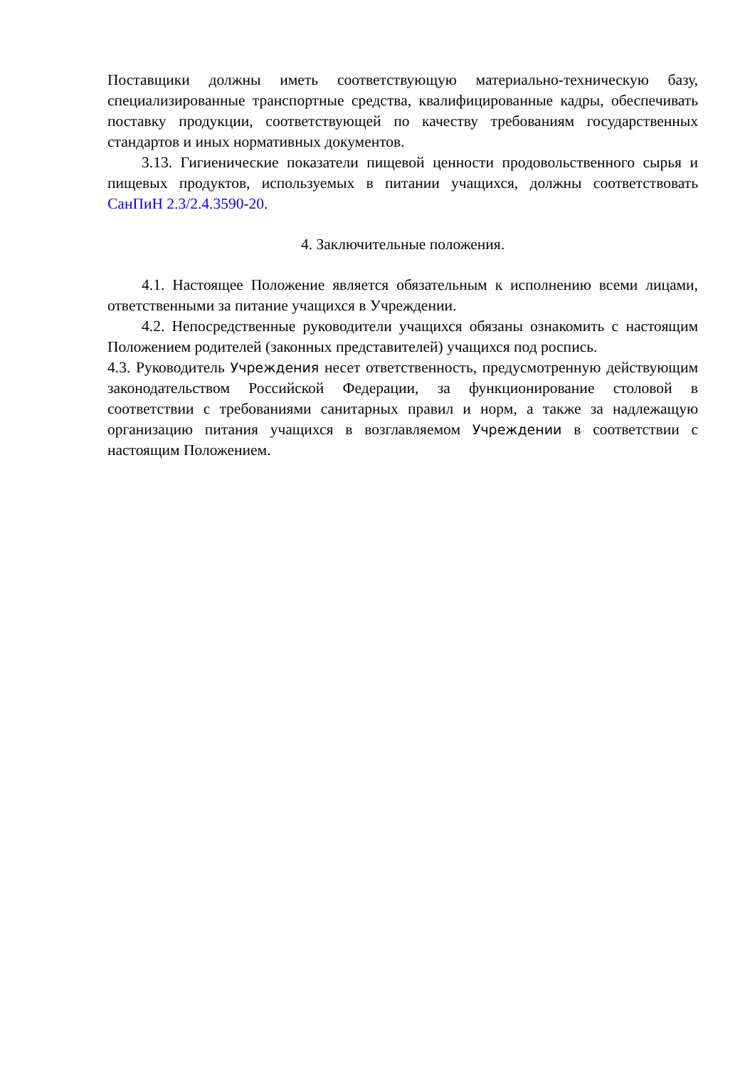Поставщики должны иметь соответствующую материально-техническую базу, специализированные транспортные средства, квалифицированные кадры, обеспечивать поставку продукции, соответствующей по качеству требованиям государственных стандартов и иных нормативных документов.
3.13. Гигиенические показатели пищевой ценности продовольственного сырья и пищевых продуктов, используемых в питании учащихся, должны соответствовать СанПиН 2.3/2.4.3590-20.
4. Заключительные положения.
4.1. Настоящее Положение является обязательным к исполнению всеми лицами, ответственными за питание учащихся в Учреждении.
4.2. Непосредственные руководители учащихся обязаны ознакомить с настоящим Положением родителей (законных представителей) учащихся под роспись.
4.3. Руководитель Учреждения несет ответственность, предусмотренную действующим законодательством Российской Федерации, за функционирование столовой в соответствии с требованиями санитарных правил и норм, а также за надлежащую организацию питания учащихся в возглавляемом Учреждении в соответствии с настоящим Положением.